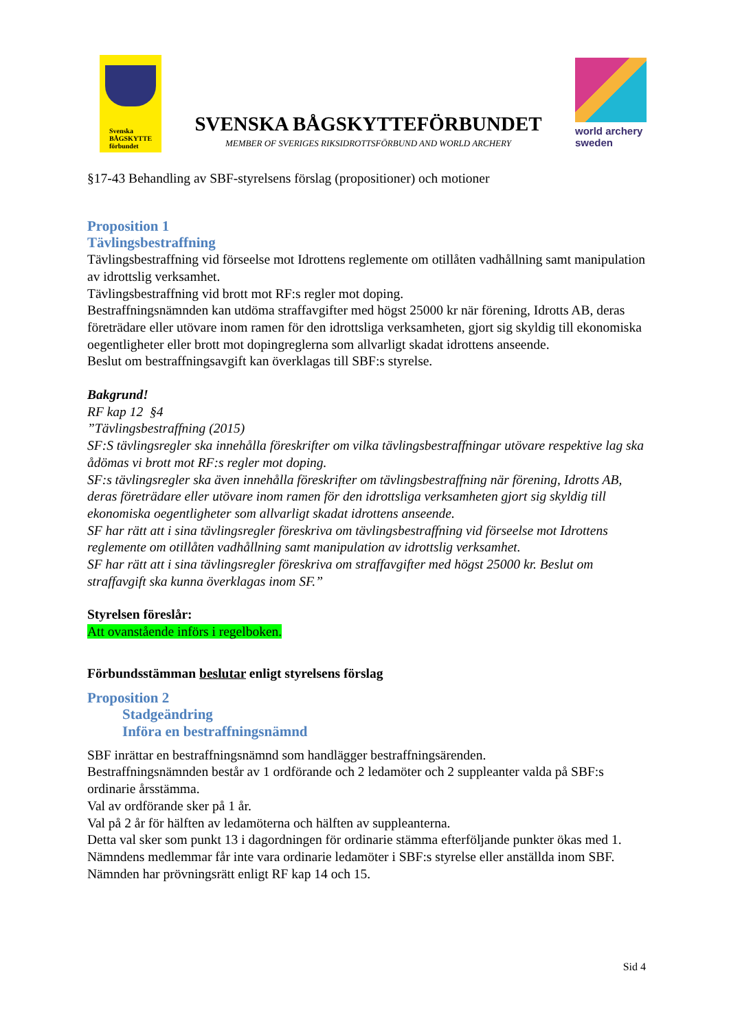Svenska
BÅGSKYTTE
förbundet
SVENSKA BÅGSKYTTEFÖRBUNDET
MEMBER OF SVERIGES RIKSIDROTTSFÖRBUND AND WORLD ARCHERY
world archery
sweden
§17-43 Behandling av SBF-styrelsens förslag (propositioner) och motioner
Proposition 1
Tävlingsbestraffning
Tävlingsbestraffning vid förseelse mot Idrottens reglemente om otillåten vadhållning samt manipulation av idrottslig verksamhet.
Tävlingsbestraffning vid brott mot RF:s regler mot doping.
Bestraffningsnämnden kan utdöma straffavgifter med högst 25000 kr när förening, Idrotts AB, deras företrädare eller utövare inom ramen för den idrottsliga verksamheten, gjort sig skyldig till ekonomiska oegentligheter eller brott mot dopingreglerna som allvarligt skadat idrottens anseende.
Beslut om bestraffningsavgift kan överklagas till SBF:s styrelse.
Bakgrund!
RF kap 12 §4
”Tävlingsbestraffning (2015)
SF:S tävlingsregler ska innehålla föreskrifter om vilka tävlingsbestraffningar utövare respektive lag ska ådömas vi brott mot RF:s regler mot doping.
SF:s tävlingsregler ska även innehålla föreskrifter om tävlingsbestraffning när förening, Idrotts AB, deras företrädare eller utövare inom ramen för den idrottsliga verksamheten gjort sig skyldig till ekonomiska oegentligheter som allvarligt skadat idrottens anseende.
SF har rätt att i sina tävlingsregler föreskriva om tävlingsbestraffning vid förseelse mot Idrottens reglemente om otillåten vadhållning samt manipulation av idrottslig verksamhet.
SF har rätt att i sina tävlingsregler föreskriva om straffavgifter med högst 25000 kr. Beslut om straffavgift ska kunna överklagas inom SF.”
Styrelsen föreslår:
Att ovanstående införs i regelboken.
Förbundsstämman beslutar enligt styrelsens förslag
Proposition 2
Stadgeändring
Införa en bestraffningsnämnd
SBF inrättar en bestraffningsnämnd som handlägger bestraffningsärenden.
Bestraffningsnämnden består av 1 ordförande och 2 ledamöter och 2 suppleanter valda på SBF:s ordinarie årsstämma.
Val av ordförande sker på 1 år.
Val på 2 år för hälften av ledamöterna och hälften av suppleanterna.
Detta val sker som punkt 13 i dagordningen för ordinarie stämma efterföljande punkter ökas med 1.
Nämndens medlemmar får inte vara ordinarie ledamöter i SBF:s styrelse eller anställda inom SBF.
Nämnden har prövningsrätt enligt RF kap 14 och 15.
Sid 4